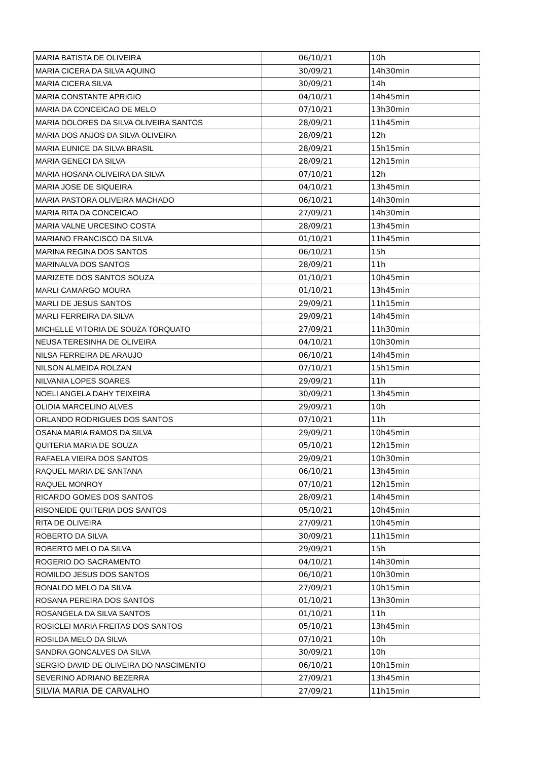| MARIA BATISTA DE OLIVEIRA | 06/10/21 | 10h |
| MARIA CICERA DA SILVA AQUINO | 30/09/21 | 14h30min |
| MARIA CICERA SILVA | 30/09/21 | 14h |
| MARIA CONSTANTE APRIGIO | 04/10/21 | 14h45min |
| MARIA DA CONCEICAO DE MELO | 07/10/21 | 13h30min |
| MARIA DOLORES DA SILVA OLIVEIRA SANTOS | 28/09/21 | 11h45min |
| MARIA DOS ANJOS DA SILVA OLIVEIRA | 28/09/21 | 12h |
| MARIA EUNICE DA SILVA BRASIL | 28/09/21 | 15h15min |
| MARIA GENECI DA SILVA | 28/09/21 | 12h15min |
| MARIA HOSANA OLIVEIRA DA SILVA | 07/10/21 | 12h |
| MARIA JOSE DE SIQUEIRA | 04/10/21 | 13h45min |
| MARIA PASTORA OLIVEIRA MACHADO | 06/10/21 | 14h30min |
| MARIA RITA DA CONCEICAO | 27/09/21 | 14h30min |
| MARIA VALNE URCESINO COSTA | 28/09/21 | 13h45min |
| MARIANO FRANCISCO DA SILVA | 01/10/21 | 11h45min |
| MARINA REGINA DOS SANTOS | 06/10/21 | 15h |
| MARINALVA DOS SANTOS | 28/09/21 | 11h |
| MARIZETE DOS SANTOS SOUZA | 01/10/21 | 10h45min |
| MARLI CAMARGO MOURA | 01/10/21 | 13h45min |
| MARLI DE JESUS SANTOS | 29/09/21 | 11h15min |
| MARLI FERREIRA DA SILVA | 29/09/21 | 14h45min |
| MICHELLE VITORIA DE SOUZA TORQUATO | 27/09/21 | 11h30min |
| NEUSA TERESINHA DE OLIVEIRA | 04/10/21 | 10h30min |
| NILSA FERREIRA DE ARAUJO | 06/10/21 | 14h45min |
| NILSON ALMEIDA ROLZAN | 07/10/21 | 15h15min |
| NILVANIA LOPES SOARES | 29/09/21 | 11h |
| NOELI ANGELA DAHY TEIXEIRA | 30/09/21 | 13h45min |
| OLIDIA MARCELINO ALVES | 29/09/21 | 10h |
| ORLANDO RODRIGUES DOS SANTOS | 07/10/21 | 11h |
| OSANA MARIA RAMOS DA SILVA | 29/09/21 | 10h45min |
| QUITERIA MARIA DE SOUZA | 05/10/21 | 12h15min |
| RAFAELA VIEIRA DOS SANTOS | 29/09/21 | 10h30min |
| RAQUEL MARIA DE SANTANA | 06/10/21 | 13h45min |
| RAQUEL MONROY | 07/10/21 | 12h15min |
| RICARDO GOMES DOS SANTOS | 28/09/21 | 14h45min |
| RISONEIDE QUITERIA DOS SANTOS | 05/10/21 | 10h45min |
| RITA DE OLIVEIRA | 27/09/21 | 10h45min |
| ROBERTO DA SILVA | 30/09/21 | 11h15min |
| ROBERTO MELO DA SILVA | 29/09/21 | 15h |
| ROGERIO DO SACRAMENTO | 04/10/21 | 14h30min |
| ROMILDO JESUS DOS SANTOS | 06/10/21 | 10h30min |
| RONALDO MELO DA SILVA | 27/09/21 | 10h15min |
| ROSANA PEREIRA DOS SANTOS | 01/10/21 | 13h30min |
| ROSANGELA DA SILVA SANTOS | 01/10/21 | 11h |
| ROSICLEI MARIA FREITAS DOS SANTOS | 05/10/21 | 13h45min |
| ROSILDA MELO DA SILVA | 07/10/21 | 10h |
| SANDRA GONCALVES DA SILVA | 30/09/21 | 10h |
| SERGIO DAVID DE OLIVEIRA DO NASCIMENTO | 06/10/21 | 10h15min |
| SEVERINO ADRIANO BEZERRA | 27/09/21 | 13h45min |
| SILVIA MARIA DE CARVALHO | 27/09/21 | 11h15min |